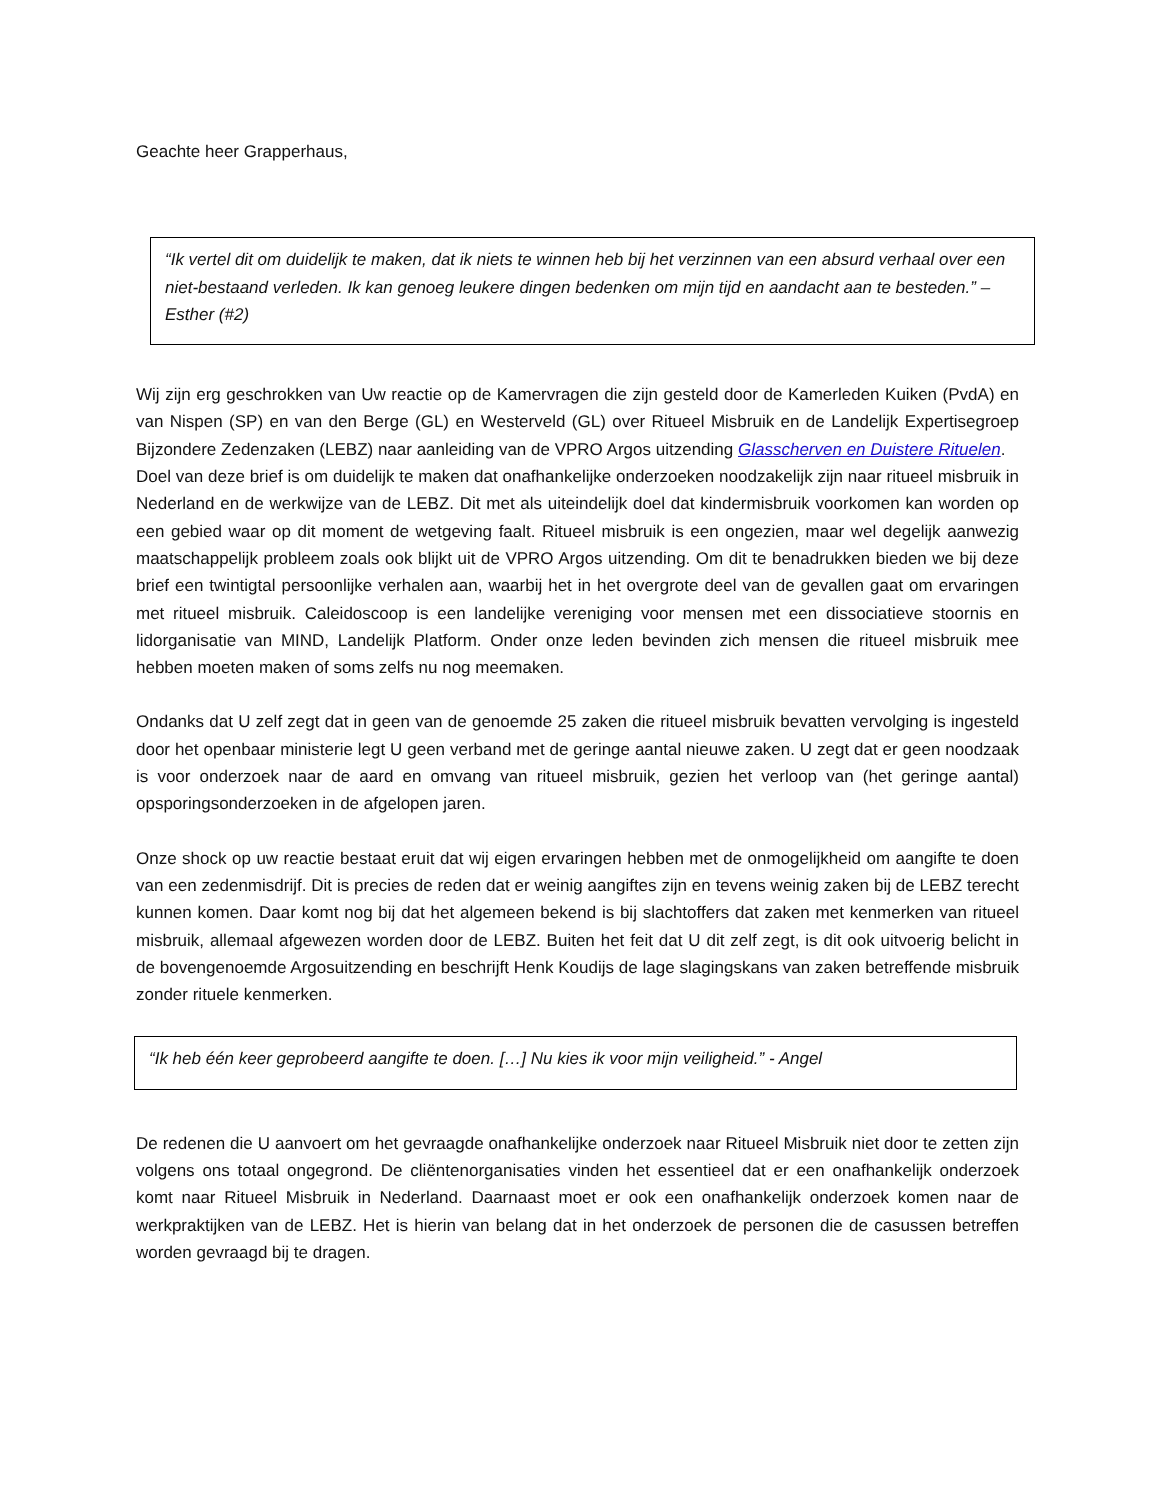Geachte heer Grapperhaus,
“Ik vertel dit om duidelijk te maken, dat ik niets te winnen heb bij het verzinnen van een absurd verhaal over een niet-bestaand verleden. Ik kan genoeg leukere dingen bedenken om mijn tijd en aandacht aan te besteden.” – Esther (#2)
Wij zijn erg geschrokken van Uw reactie op de Kamervragen die zijn gesteld door de Kamerleden Kuiken (PvdA) en van Nispen (SP) en van den Berge (GL) en Westerveld (GL) over Ritueel Misbruik en de Landelijk Expertisegroep Bijzondere Zedenzaken (LEBZ) naar aanleiding van de VPRO Argos uitzending Glasscherven en Duistere Rituelen.
Doel van deze brief is om duidelijk te maken dat onafhankelijke onderzoeken noodzakelijk zijn naar ritueel misbruik in Nederland en de werkwijze van de LEBZ. Dit met als uiteindelijk doel dat kindermisbruik voorkomen kan worden op een gebied waar op dit moment de wetgeving faalt. Ritueel misbruik is een ongezien, maar wel degelijk aanwezig maatschappelijk probleem zoals ook blijkt uit de VPRO Argos uitzending. Om dit te benadrukken bieden we bij deze brief een twintigtal persoonlijke verhalen aan, waarbij het in het overgrote deel van de gevallen gaat om ervaringen met ritueel misbruik. Caleidoscoop is een landelijke vereniging voor mensen met een dissociatieve stoornis en lidorganisatie van MIND, Landelijk Platform. Onder onze leden bevinden zich mensen die ritueel misbruik mee hebben moeten maken of soms zelfs nu nog meemaken.
Ondanks dat U zelf zegt dat in geen van de genoemde 25 zaken die ritueel misbruik bevatten vervolging is ingesteld door het openbaar ministerie legt U geen verband met de geringe aantal nieuwe zaken. U zegt dat er geen noodzaak is voor onderzoek naar de aard en omvang van ritueel misbruik, gezien het verloop van (het geringe aantal) opsporingsonderzoeken in de afgelopen jaren.
Onze shock op uw reactie bestaat eruit dat wij eigen ervaringen hebben met de onmogelijkheid om aangifte te doen van een zedenmisdrijf. Dit is precies de reden dat er weinig aangiftes zijn en tevens weinig zaken bij de LEBZ terecht kunnen komen. Daar komt nog bij dat het algemeen bekend is bij slachtoffers dat zaken met kenmerken van ritueel misbruik, allemaal afgewezen worden door de LEBZ. Buiten het feit dat U dit zelf zegt, is dit ook uitvoerig belicht in de bovengenoemde Argosuitzending en beschrijft Henk Koudijs de lage slagingskans van zaken betreffende misbruik zonder rituele kenmerken.
“Ik heb één keer geprobeerd aangifte te doen. […] Nu kies ik voor mijn veiligheid.” - Angel
De redenen die U aanvoert om het gevraagde onafhankelijke onderzoek naar Ritueel Misbruik niet door te zetten zijn volgens ons totaal ongegrond. De cliëntenorganisaties vinden het essentieel dat er een onafhankelijk onderzoek komt naar Ritueel Misbruik in Nederland. Daarnaast moet er ook een onafhankelijk onderzoek komen naar de werkpraktijken van de LEBZ. Het is hierin van belang dat in het onderzoek de personen die de casussen betreffen worden gevraagd bij te dragen.